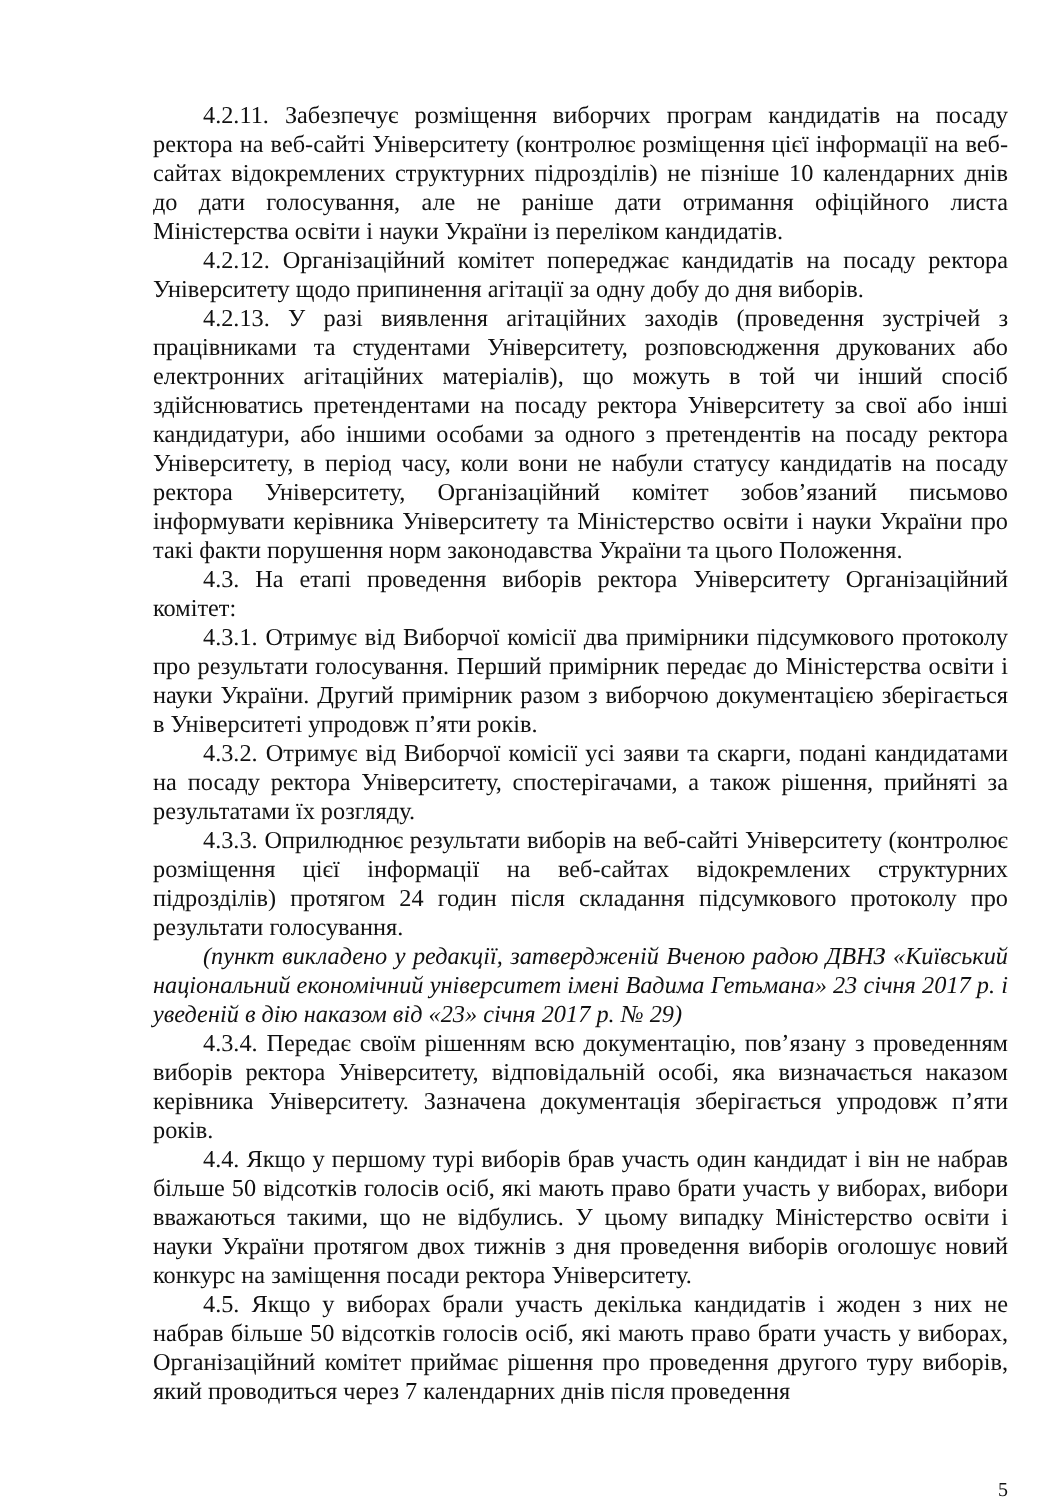4.2.11. Забезпечує розміщення виборчих програм кандидатів на посаду ректора на веб-сайті Університету (контролює розміщення цієї інформації на веб-сайтах відокремлених структурних підрозділів) не пізніше 10 календарних днів до дати голосування, але не раніше дати отримання офіційного листа Міністерства освіти і науки України із переліком кандидатів.
4.2.12. Організаційний комітет попереджає кандидатів на посаду ректора Університету щодо припинення агітації за одну добу до дня виборів.
4.2.13. У разі виявлення агітаційних заходів (проведення зустрічей з працівниками та студентами Університету, розповсюдження друкованих або електронних агітаційних матеріалів), що можуть в той чи інший спосіб здійснюватись претендентами на посаду ректора Університету за свої або інші кандидатури, або іншими особами за одного з претендентів на посаду ректора Університету, в період часу, коли вони не набули статусу кандидатів на посаду ректора Університету, Організаційний комітет зобов’язаний письмово інформувати керівника Університету та Міністерство освіти і науки України про такі факти порушення норм законодавства України та цього Положення.
4.3. На етапі проведення виборів ректора Університету Організаційний комітет:
4.3.1. Отримує від Виборчої комісії два примірники підсумкового протоколу про результати голосування. Перший примірник передає до Міністерства освіти і науки України. Другий примірник разом з виборчою документацією зберігається в Університеті упродовж п’яти років.
4.3.2. Отримує від Виборчої комісії усі заяви та скарги, подані кандидатами на посаду ректора Університету, спостерігачами, а також рішення, прийняті за результатами їх розгляду.
4.3.3. Оприлюднює результати виборів на веб-сайті Університету (контролює розміщення цієї інформації на веб-сайтах відокремлених структурних підрозділів) протягом 24 годин після складання підсумкового протоколу про результати голосування.
(пункт викладено у редакції, затвердженій Вченою радою ДВНЗ «Київський національний економічний університет імені Вадима Гетьмана» 23 січня 2017 р. і уведеній в дію наказом від «23» січня 2017 р. № 29)
4.3.4. Передає своїм рішенням всю документацію, пов’язану з проведенням виборів ректора Університету, відповідальній особі, яка визначається наказом керівника Університету. Зазначена документація зберігається упродовж п’яти років.
4.4. Якщо у першому турі виборів брав участь один кандидат і він не набрав більше 50 відсотків голосів осіб, які мають право брати участь у виборах, вибори вважаються такими, що не відбулись. У цьому випадку Міністерство освіти і науки України протягом двох тижнів з дня проведення виборів оголошує новий конкурс на заміщення посади ректора Університету.
4.5. Якщо у виборах брали участь декілька кандидатів і жоден з них не набрав більше 50 відсотків голосів осіб, які мають право брати участь у виборах, Організаційний комітет приймає рішення про проведення другого туру виборів, який проводиться через 7 календарних днів після проведення
5